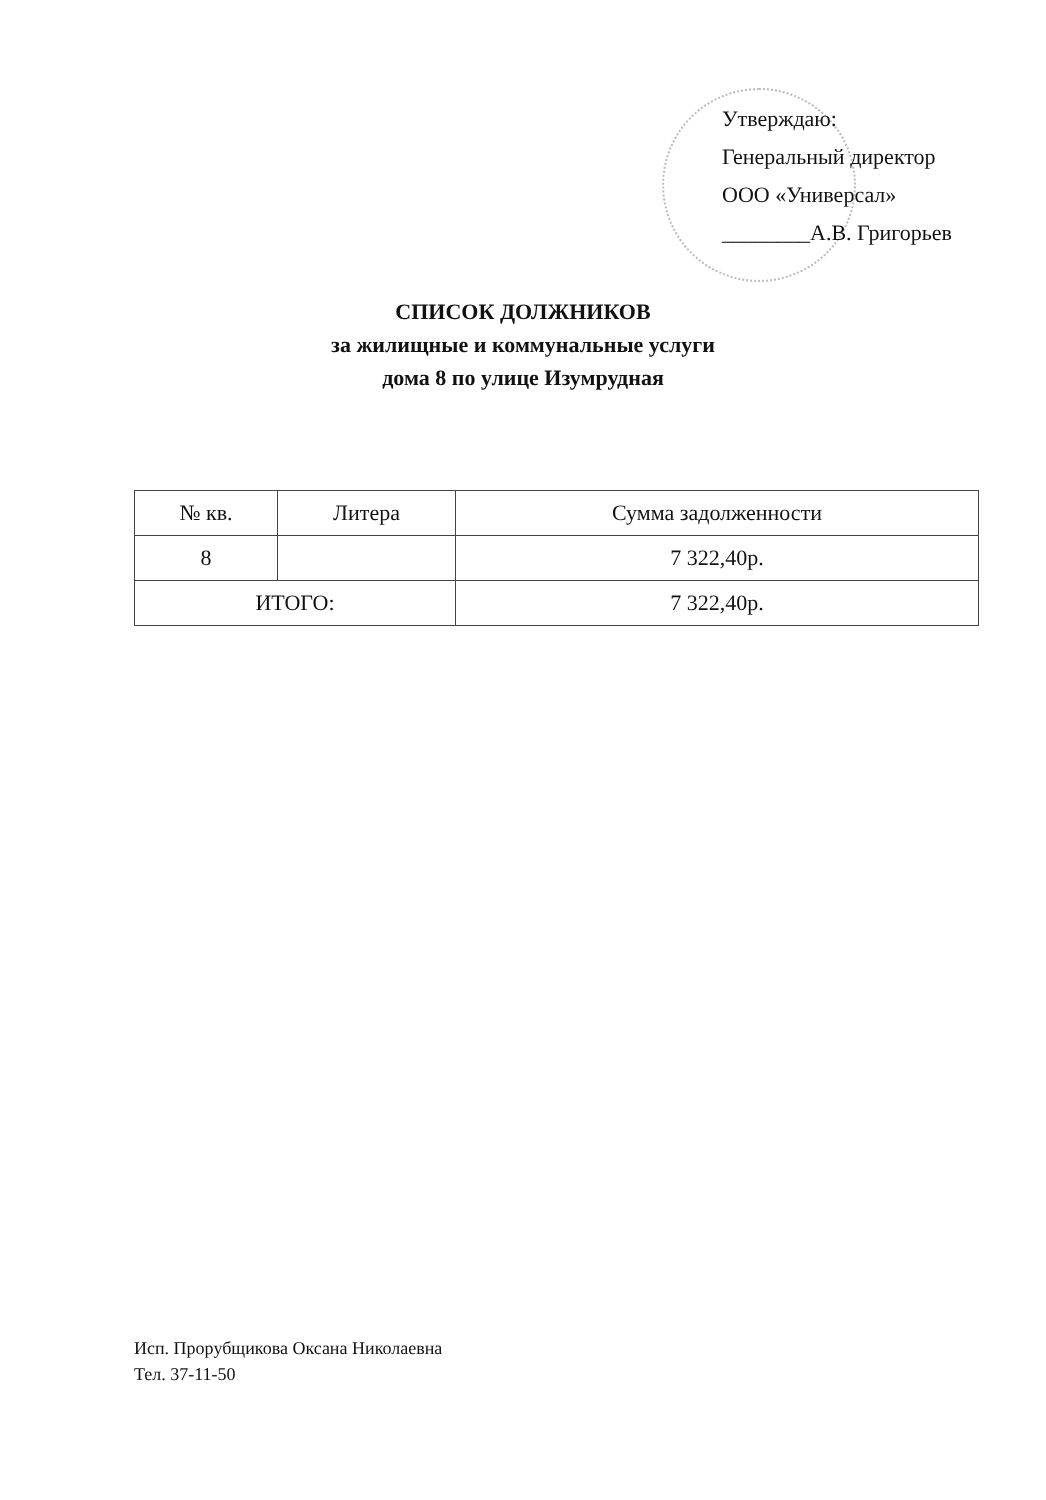Утверждаю:
Генеральный директор
ООО «Универсал»
________А.В. Григорьев
СПИСОК ДОЛЖНИКОВ
за жилищные и коммунальные услуги
дома 8 по улице Изумрудная
| № кв. | Литера | Сумма задолженности |
| --- | --- | --- |
| 8 | | 7 322,40р. |
| ИТОГО: | | 7 322,40р. |
Исп. Прорубщикова Оксана Николаевна
Тел. 37-11-50